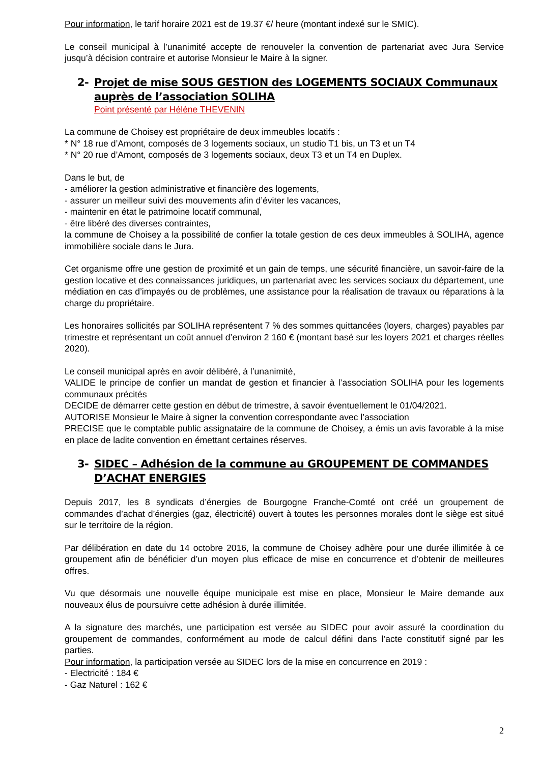Pour information, le tarif horaire 2021 est de 19.37 €/ heure (montant indexé sur le SMIC).
Le conseil municipal à l’unanimité accepte de renouveler la convention de partenariat avec Jura Service jusqu’à décision contraire et autorise Monsieur le Maire à la signer.
2- Projet de mise SOUS GESTION des LOGEMENTS SOCIAUX Communaux auprès de l’association SOLIHA
Point présenté par Hélène THEVENIN
La commune de Choisey est propriétaire de deux immeubles locatifs :
* N° 18 rue d’Amont, composés de 3 logements sociaux, un studio T1 bis, un T3 et un T4
* N° 20 rue d’Amont, composés de 3 logements sociaux, deux T3 et un T4 en Duplex.
Dans le but, de
- améliorer la gestion administrative et financière des logements,
- assurer un meilleur suivi des mouvements afin d’éviter les vacances,
- maintenir en état le patrimoine locatif communal,
- être libéré des diverses contraintes,
la commune de Choisey a la possibilité de confier la totale gestion de ces deux immeubles à SOLIHA, agence immobilière sociale dans le Jura.
Cet organisme offre une gestion de proximité et un gain de temps, une sécurité financière, un savoir-faire de la gestion locative et des connaissances juridiques, un partenariat avec les services sociaux du département, une médiation en cas d’impayés ou de problèmes, une assistance pour la réalisation de travaux ou réparations à la charge du propriétaire.
Les honoraires sollicités par SOLIHA représentent 7 % des sommes quittancées (loyers, charges) payables par trimestre et représentant un coût annuel d’environ 2 160 € (montant basé sur les loyers 2021 et charges réelles 2020).
Le conseil municipal après en avoir délibéré, à l’unanimité,
VALIDE le principe de confier un mandat de gestion et financier à l’association SOLIHA pour les logements communaux précités
DECIDE de démarrer cette gestion en début de trimestre, à savoir éventuellement le 01/04/2021.
AUTORISE Monsieur le Maire à signer la convention correspondante avec l’association
PRECISE que le comptable public assignataire de la commune de Choisey, a émis un avis favorable à la mise en place de ladite convention en émettant certaines réserves.
3- SIDEC – Adhésion de la commune au GROUPEMENT DE COMMANDES D’ACHAT ENERGIES
Depuis 2017, les 8 syndicats d’énergies de Bourgogne Franche-Comté ont créé un groupement de commandes d’achat d’énergies (gaz, électricité) ouvert à toutes les personnes morales dont le siège est situé sur le territoire de la région.
Par délibération en date du 14 octobre 2016, la commune de Choisey adhère pour une durée illimitée à ce groupement afin de bénéficier d’un moyen plus efficace de mise en concurrence et d’obtenir de meilleures offres.
Vu que désormais une nouvelle équipe municipale est mise en place, Monsieur le Maire demande aux nouveaux élus de poursuivre cette adhésion à durée illimitée.
A la signature des marchés, une participation est versée au SIDEC pour avoir assuré la coordination du groupement de commandes, conformément au mode de calcul défini dans l’acte constitutif signé par les parties.
Pour information, la participation versée au SIDEC lors de la mise en concurrence en 2019 :
- Electricité : 184 €
- Gaz Naturel : 162 €
2